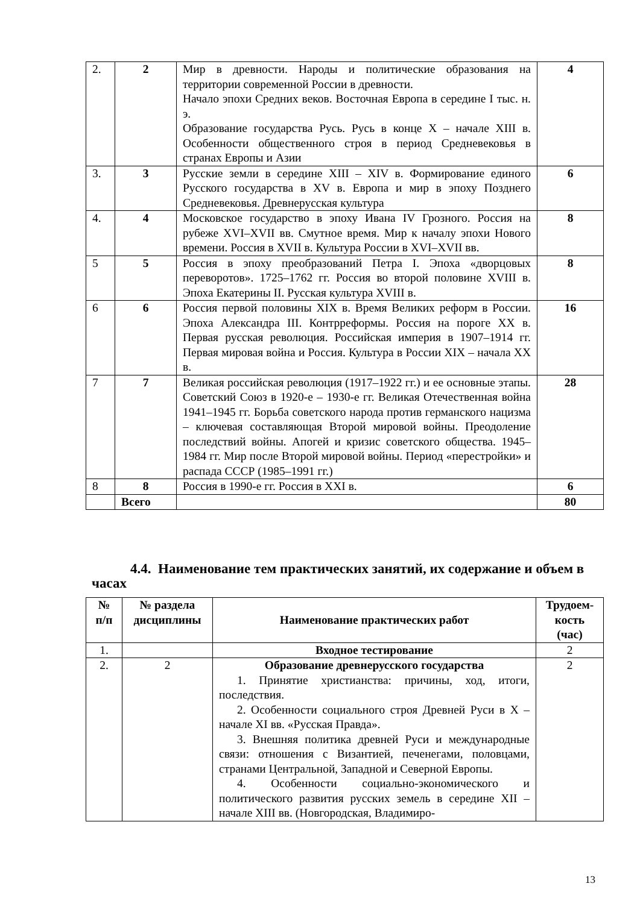| 2. | 2 | Мир в древности. Народы и политические образования на территории современной России в древности. Начало эпохи Средних веков. Восточная Европа в середине I тыс. н. э. Образование государства Русь. Русь в конце X – начале XIII в. Особенности общественного строя в период Средневековья в странах Европы и Азии | 4 |
| 3. | 3 | Русские земли в середине XIII – XIV в. Формирование единого Русского государства в XV в. Европа и мир в эпоху Позднего Средневековья. Древнерусская культура | 6 |
| 4. | 4 | Московское государство в эпоху Ивана IV Грозного. Россия на рубеже XVI–XVII вв. Смутное время. Мир к началу эпохи Нового времени. Россия в XVII в. Культура России в XVI–XVII вв. | 8 |
| 5 | 5 | Россия в эпоху преобразований Петра I. Эпоха «дворцовых переворотов». 1725–1762 гг. Россия во второй половине XVIII в. Эпоха Екатерины II. Русская культура XVIII в. | 8 |
| 6 | 6 | Россия первой половины XIX в. Время Великих реформ в России. Эпоха Александра III. Контрреформы. Россия на пороге XX в. Первая русская революция. Российская империя в 1907–1914 гг. Первая мировая война и Россия. Культура в России XIX – начала XX в. | 16 |
| 7 | 7 | Великая российская революция (1917–1922 гг.) и ее основные этапы. Советский Союз в 1920-е – 1930-е гг. Великая Отечественная война 1941–1945 гг. Борьба советского народа против германского нацизма – ключевая составляющая Второй мировой войны. Преодоление последствий войны. Апогей и кризис советского общества. 1945–1984 гг. Мир после Второй мировой войны. Период «перестройки» и распада СССР (1985–1991 гг.) | 28 |
| 8 | 8 | Россия в 1990-е гг. Россия в XXI в. | 6 |
| | Всего | | 80 |
4.4. Наименование тем практических занятий, их содержание и объем в часах
| № п/п | № раздела дисциплины | Наименование практических работ | Трудоем-кость (час) |
| --- | --- | --- | --- |
| 1. | | Входное тестирование | 2 |
| 2. | 2 | Образование древнерусского государства 1. Принятие христианства: причины, ход, итоги, последствия. 2. Особенности социального строя Древней Руси в X – начале XI вв. «Русская Правда». 3. Внешняя политика древней Руси и международные связи: отношения с Византией, печенегами, половцами, странами Центральной, Западной и Северной Европы. 4. Особенности социально-экономического и политического развития русских земель в середине XII – начале XIII вв. (Новгородская, Владимиро- | 2 |
13